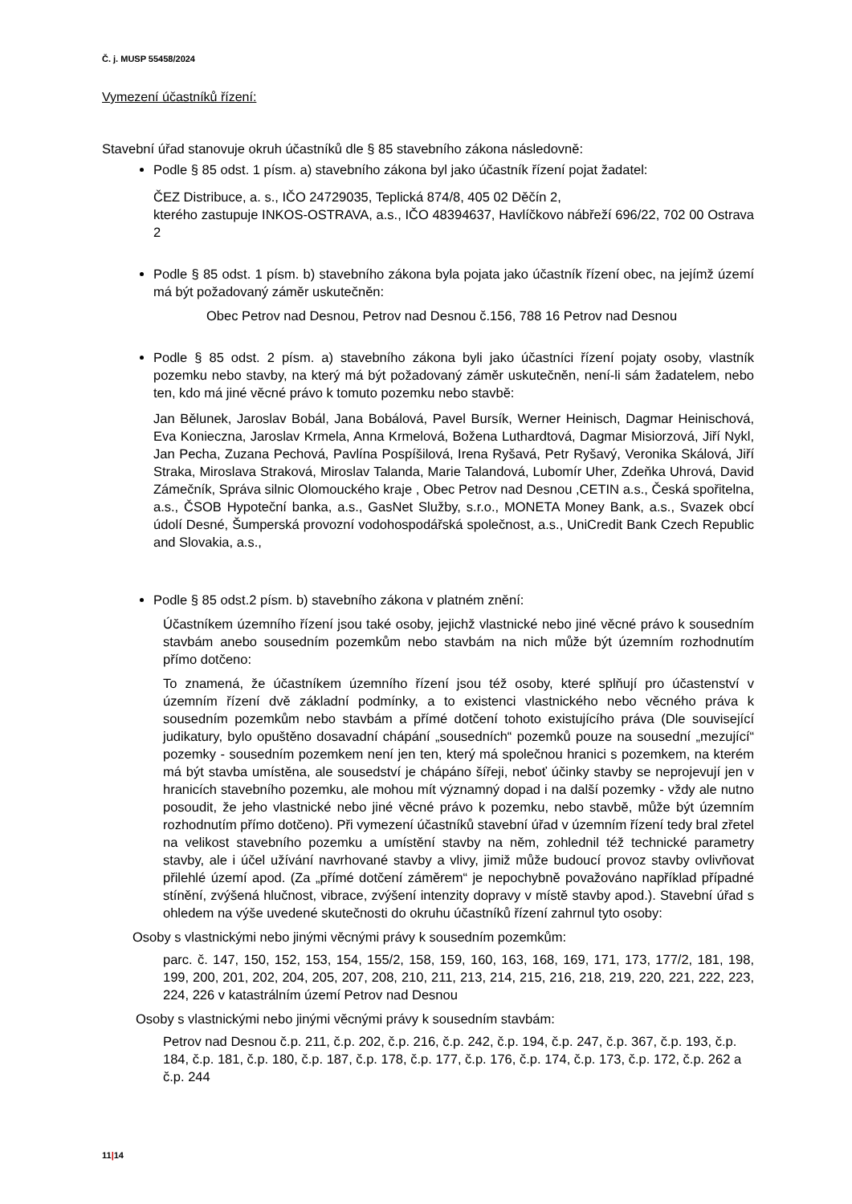Č. j. MUSP 55458/2024
Vymezení účastníků řízení:
Stavební úřad stanovuje okruh účastníků dle § 85 stavebního zákona následovně:
Podle § 85 odst. 1 písm. a) stavebního zákona byl jako účastník řízení pojat žadatel:
ČEZ Distribuce, a. s., IČO 24729035, Teplická 874/8, 405 02 Děčín 2,
kterého zastupuje INKOS-OSTRAVA, a.s., IČO 48394637, Havlíčkovo nábřeží 696/22, 702 00 Ostrava 2
Podle § 85 odst. 1 písm. b) stavebního zákona byla pojata jako účastník řízení obec, na jejímž území má být požadovaný záměr uskutečněn:
Obec Petrov nad Desnou, Petrov nad Desnou č.156, 788 16 Petrov nad Desnou
Podle § 85 odst. 2 písm. a) stavebního zákona byli jako účastníci řízení pojaty osoby, vlastník pozemku nebo stavby, na který má být požadovaný záměr uskutečněn, není-li sám žadatelem, nebo ten, kdo má jiné věcné právo k tomuto pozemku nebo stavbě:
Jan Bělunek, Jaroslav Bobál, Jana Bobálová, Pavel Bursík, Werner Heinisch, Dagmar Heinischová, Eva Konieczna, Jaroslav Krmela, Anna Krmelová, Božena Luthardtová, Dagmar Misiorzová, Jiří Nykl, Jan Pecha, Zuzana Pechová, Pavlína Pospíšilová, Irena Ryšavá, Petr Ryšavý, Veronika Skálová, Jiří Straka, Miroslava Straková, Miroslav Talanda, Marie Talandová, Lubomír Uher, Zdeňka Uhrová, David Zámečník, Správa silnic Olomouckého kraje , Obec Petrov nad Desnou ,CETIN a.s., Česká spořitelna, a.s., ČSOB Hypoteční banka, a.s., GasNet Služby, s.r.o., MONETA Money Bank, a.s., Svazek obcí údolí Desné, Šumperská provozní vodohospodářská společnost, a.s., UniCredit Bank Czech Republic and Slovakia, a.s.,
Podle § 85 odst.2 písm. b) stavebního zákona v platném znění:
Účastníkem územního řízení jsou také osoby, jejichž vlastnické nebo jiné věcné právo k sousedním stavbám anebo sousedním pozemkům nebo stavbám na nich může být územním rozhodnutím přímo dotčeno:
To znamená, že účastníkem územního řízení jsou též osoby, které splňují pro účastenství v územním řízení dvě základní podmínky, a to existenci vlastnického nebo věcného práva k sousedním pozemkům nebo stavbám a přímé dotčení tohoto existujícího práva (Dle související judikatury, bylo opuštěno dosavadní chápání „sousedních“ pozemků pouze na sousední „mezující“ pozemky - sousedním pozemkem není jen ten, který má společnou hranici s pozemkem, na kterém má být stavba umístěna, ale sousedství je chápáno šířeji, neboť účinky stavby se neprojevují jen v hranicích stavebního pozemku, ale mohou mít významný dopad i na další pozemky - vždy ale nutno posoudit, že jeho vlastnické nebo jiné věcné právo k pozemku, nebo stavbě, může být územním rozhodnutím přímo dotčeno). Při vymezení účastníků stavební úřad v územním řízení tedy bral zřetel na velikost stavebního pozemku a umístění stavby na něm, zohlednil též technické parametry stavby, ale i účel užívání navrhované stavby a vlivy, jimiž může budoucí provoz stavby ovlivňovat přilehlé území apod. (Za „přímé dotčení záměrem“ je nepochybně považováno například případné stínění, zvýšená hlučnost, vibrace, zvýšení intenzity dopravy v místě stavby apod.). Stavební úřad s ohledem na výše uvedené skutečnosti do okruhu účastníků řízení zahrnul tyto osoby:
Osoby s vlastnickými nebo jinými věcnými právy k sousedním pozemkům:
parc. č. 147, 150, 152, 153, 154, 155/2, 158, 159, 160, 163, 168, 169, 171, 173, 177/2, 181, 198, 199, 200, 201, 202, 204, 205, 207, 208, 210, 211, 213, 214, 215, 216, 218, 219, 220, 221, 222, 223, 224, 226 v katastrálním území Petrov nad Desnou
Osoby s vlastnickými nebo jinými věcnými právy k sousedním stavbám:
Petrov nad Desnou č.p. 211, č.p. 202, č.p. 216, č.p. 242, č.p. 194, č.p. 247, č.p. 367, č.p. 193, č.p. 184, č.p. 181, č.p. 180, č.p. 187, č.p. 178, č.p. 177, č.p. 176, č.p. 174, č.p. 173, č.p. 172, č.p. 262 a č.p. 244
11|14